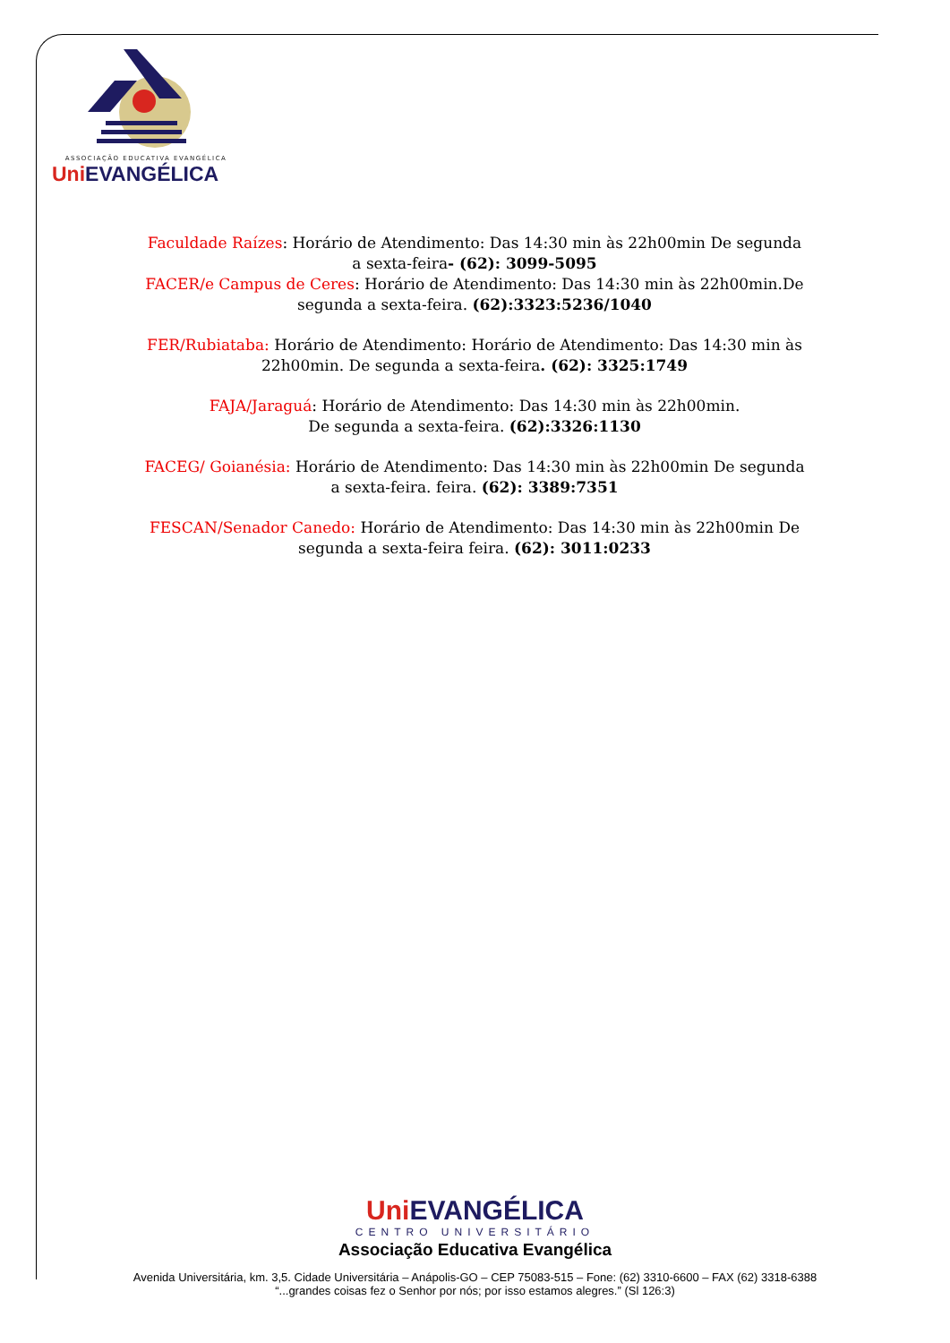ASSOCIAÇÃO EDUCATIVA EVANGÉLICA
Uni EVANGÉLICA
Faculdade Raízes: Horário de Atendimento: Das 14:30 min às 22h00min De segunda a sexta-feira- (62): 3099-5095
FACER/e Campus de Ceres: Horário de Atendimento: Das 14:30 min às 22h00min.De segunda a sexta-feira. (62):3323:5236/1040
FER/Rubiataba: Horário de Atendimento: Horário de Atendimento: Das 14:30 min às 22h00min. De segunda a sexta-feira. (62): 3325:1749
FAJA/Jaraguá: Horário de Atendimento: Das 14:30 min às 22h00min.
De segunda a sexta-feira. (62):3326:1130
FACEG/ Goianésia: Horário de Atendimento: Das 14:30 min às 22h00min De segunda a sexta-feira. feira. (62): 3389:7351
FESCAN/Senador Canedo: Horário de Atendimento: Das 14:30 min às 22h00min De segunda a sexta-feira feira. (62): 3011:0233
Uni EVANGÉLICA
CENTRO UNIVERSITÁRIO
Associação Educativa Evangélica
Avenida Universitária, km. 3,5. Cidade Universitária – Anápolis-GO – CEP 75083-515 – Fone: (62) 3310-6600 – FAX (62) 3318-6388
“...grandes coisas fez o Senhor por nós; por isso estamos alegres.” (Sl 126:3)